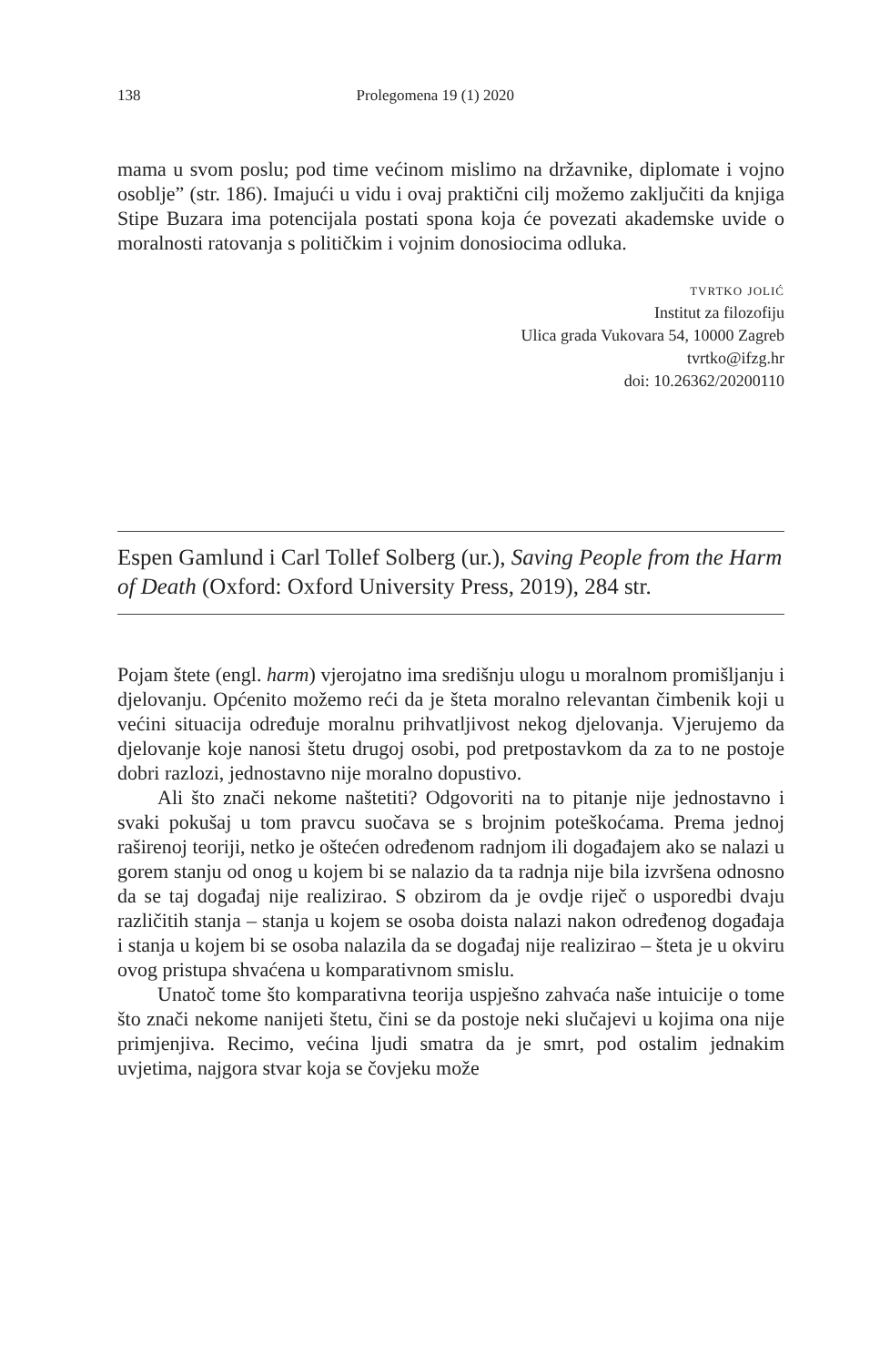138 Prolegomena 19 (1) 2020
mama u svom poslu; pod time većinom mislimo na državnike, diplomate i vojno osoblje” (str. 186). Imajući u vidu i ovaj praktični cilj možemo zaključiti da knjiga Stipe Buzara ima potencijala postati spona koja će povezati akademske uvide o moralnosti ratovanja s političkim i vojnim donosiocima odluka.
tvrtko jolić
Institut za filozofiju
Ulica grada Vukovara 54, 10000 Zagreb
tvrtko@ifzg.hr
doi: 10.26362/20200110
Espen Gamlund i Carl Tollef Solberg (ur.), Saving People from the Harm of Death (Oxford: Oxford University Press, 2019), 284 str.
Pojam štete (engl. harm) vjerojatno ima središnju ulogu u moralnom promišljanju i djelovanju. Općenito možemo reći da je šteta moralno relevantan čimbenik koji u većini situacija određuje moralnu prihvatljivost nekog djelovanja. Vjerujemo da djelovanje koje nanosi štetu drugoj osobi, pod pretpostavkom da za to ne postoje dobri razlozi, jednostavno nije moralno dopustivo.
Ali što znači nekome naštetiti? Odgovoriti na to pitanje nije jednostavno i svaki pokušaj u tom pravcu suočava se s brojnim poteškoćama. Prema jednoj raširenoj teoriji, netko je oštećen određenom radnjom ili događajem ako se nalazi u gorem stanju od onog u kojem bi se nalazio da ta radnja nije bila izvršena odnosno da se taj događaj nije realizirao. S obzirom da je ovdje riječ o usporedbi dvaju različitih stanja – stanja u kojem se osoba doista nalazi nakon određenog događaja i stanja u kojem bi se osoba nalazila da se događaj nije realizirao – šteta je u okviru ovog pristupa shvaćena u komparativnom smislu.
Unatoč tome što komparativna teorija uspješno zahvaća naše intuicije o tome što znači nekome nanijeti štetu, čini se da postoje neki slučajevi u kojima ona nije primjenjiva. Recimo, većina ljudi smatra da je smrt, pod ostalim jednakim uvjetima, najgora stvar koja se čovjeku može